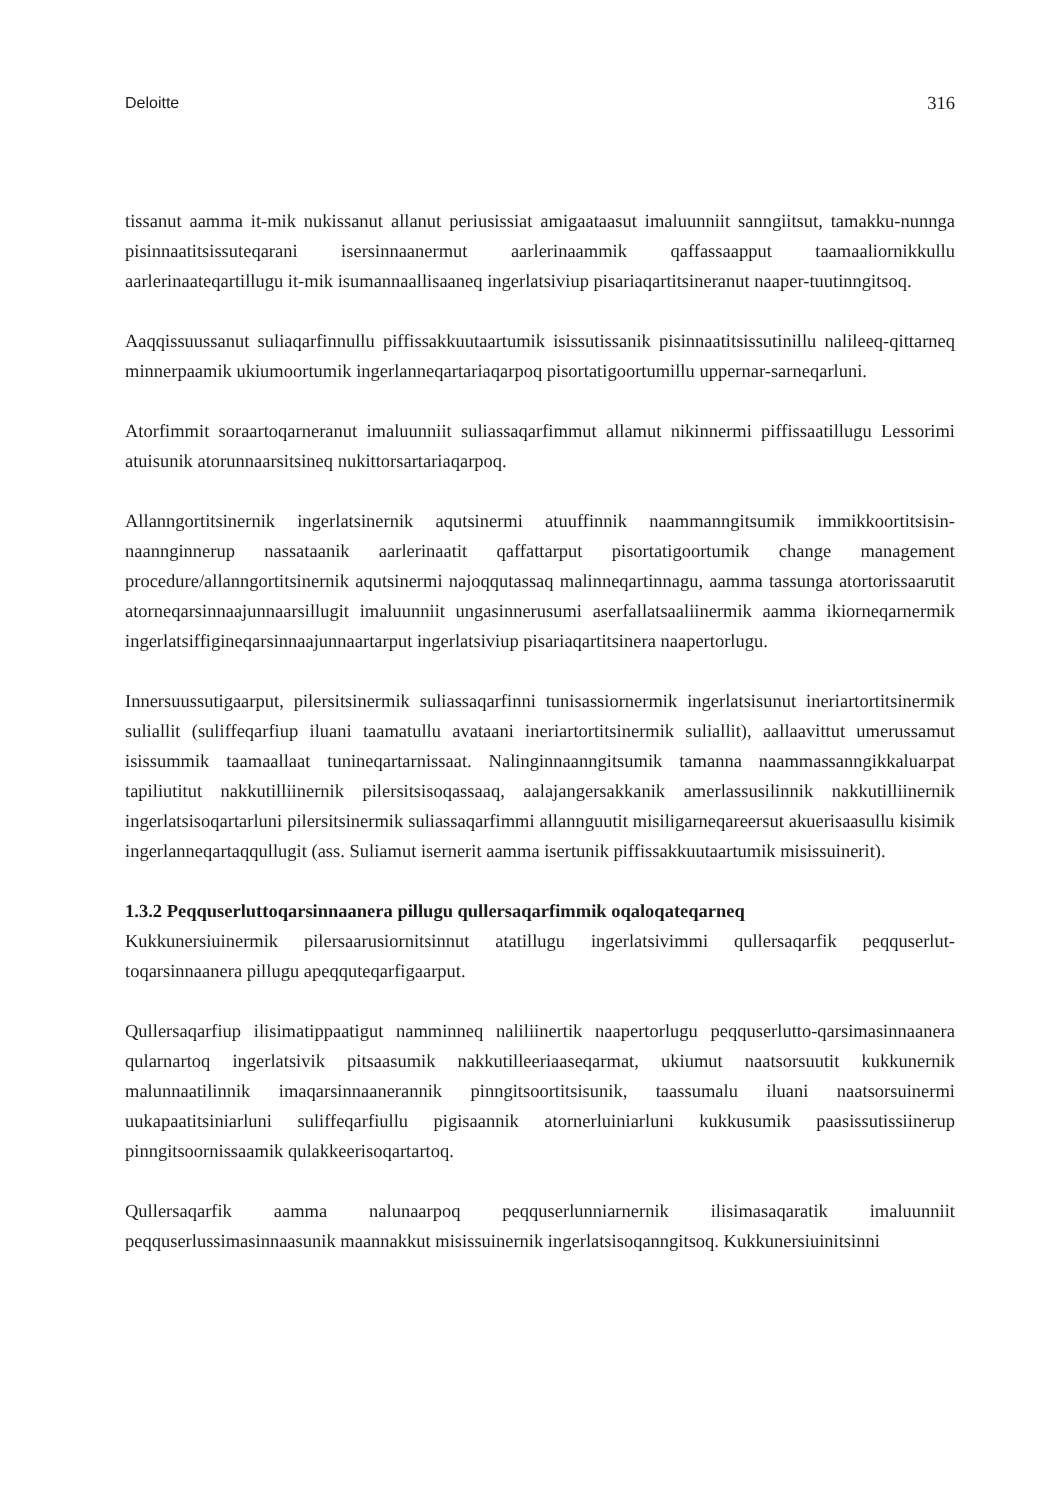Deloitte 316
tissanut aamma it-mik nukissanut allanut periusissiat amigaataasut imaluunniit sanngiitsut, tamakku-nunnga pisinnaatitsissuteqarani isersinnaanermut aarlerinaammik qaffassaapput taamaaliornikkullu aarlerinaateqartillugu it-mik isumannaallisaaneq ingerlatsiviup pisariaqartitsineranut naaper-tuutinngitsoq.
Aaqqissuussanut suliaqarfinnullu piffissakkuutaartumik isissutissanik pisinnaatitsissutinillu nalileeq-qittarneq minnerpaamik ukiumoortumik ingerlanneqartariaqarpoq pisortatigoortumillu uppernar-sarneqarluni.
Atorfimmit soraartoqarneranut imaluunniit suliassaqarfimmut allamut nikinnermi piffissaatillugu Lessorimi atuisunik atorunnaarsitsineq nukittorsartariaqarpoq.
Allanngortitsinernik ingerlatsinernik aqutsinermi atuuffinnik naammanngitsumik immikkoortitsisin-naannginnerup nassataanik aarlerinaatit qaffattarput pisortatigoortumik change management procedure/allanngortitsinernik aqutsinermi najoqqutassaq malinneqartinnagu, aamma tassunga atortorissaarutit atorneqarsinnaajunnaarsillugit imaluunniit ungasinnerusumi aserfallatsaaliinermik aamma ikiorneqarnermik ingerlatsiffigineqarsinnaajunnaartarput ingerlatsiviup pisariaqartitsinera naapertorlugu.
Innersuussutigaarput, pilersitsinermik suliassaqarfinni tunisassiornermik ingerlatsisunut ineriartortitsinermik suliallit (suliffeqarfiup iluani taamatullu avataani ineriartortitsinermik suliallit), aallaavittut umerussamut isissummik taamaallaat tunineqartarnissaat. Nalinginnaanngitsumik tamanna naammassanngikkaluarpat tapiliutitut nakkutilliinernik pilersitsisoqassaaq, aalajangersakkanik amerlassusilinnik nakkutilliinernik ingerlatsisoqartarluni pilersitsinermik suliassaqarfimmi allannguutit misiligarneqareersut akuerisaasullu kisimik ingerlanneqartaqqullugit (ass. Suliamut isernerit aamma isertunik piffissakkuutaartumik misissuinerit).
1.3.2 Peqquserluttoqarsinnaanera pillugu qullersaqarfimmik oqaloqateqarneq
Kukkunersiuinermik pilersaarusiornitsinnut atatillugu ingerlatsivimmi qullersaqarfik peqquserlut-toqarsinnaanera pillugu apeqquteqarfigaarput.
Qullersaqarfiup ilisimatippaatigut namminneq naliliinertik naapertorlugu peqquserlutto-qarsimasinnaanera qularnartoq ingerlatsivik pitsaasumik nakkutilleeriaaseqarmat, ukiumut naatsorsuutit kukkunernik malunnaatilinnik imaqarsinnaanerannik pinngitsoortitsisunik, taassumalu iluani naatsorsuinermi uukapaatitsiniarluni suliffeqarfiullu pigisaannik atornerluiniarluni kukkusumik paasissutissiinerup pinngitsoornissaamik qulakkeerisoqartartoq.
Qullersaqarfik aamma nalunaarpoq peqquserlunniarnernik ilisimasaqaratik imaluunniit peqquserlussimasinnaasunik maannakkut misissuinernik ingerlatsisoqanngitsoq. Kukkunersiuinitsinni